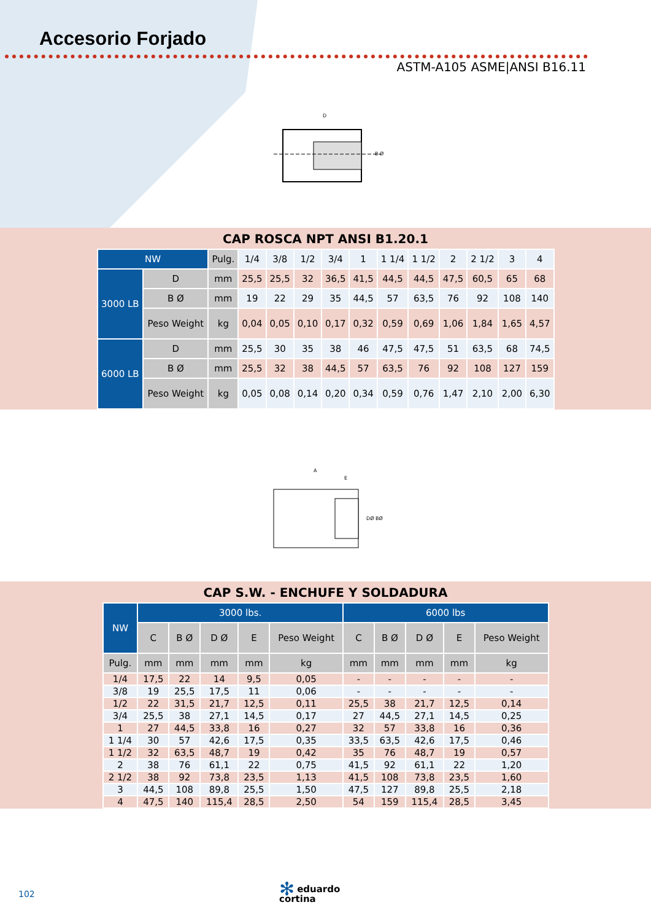Accesorio Forjado
ASTM-A105 ASME|ANSI B16.11
D
B Ø
CAP ROSCA NPT ANSI B1.20.1
| NW | | Pulg. | 1/4 | 3/8 | 1/2 | 3/4 | 1 | 1 1/4 | 1 1/2 | 2 | 2 1/2 | 3 | 4 |
| 3000 LB | D | mm | 25,5 | 25,5 | 32 | 36,5 | 41,5 | 44,5 | 44,5 | 47,5 | 60,5 | 65 | 68 |
| | B Ø | mm | 19 | 22 | 29 | 35 | 44,5 | 57 | 63,5 | 76 | 92 | 108 | 140 |
| | Peso Weight | kg | 0,04 | 0,05 | 0,10 | 0,17 | 0,32 | 0,59 | 0,69 | 1,06 | 1,84 | 1,65 | 4,57 |
| 6000 LB | D | mm | 25,5 | 30 | 35 | 38 | 46 | 47,5 | 47,5 | 51 | 63,5 | 68 | 74,5 |
| | B Ø | mm | 25,5 | 32 | 38 | 44,5 | 57 | 63,5 | 76 | 92 | 108 | 127 | 159 |
| | Peso Weight | kg | 0,05 | 0,08 | 0,14 | 0,20 | 0,34 | 0,59 | 0,76 | 1,47 | 2,10 | 2,00 | 6,30 |
A
E
DØ BØ
CAP S.W. - ENCHUFE Y SOLDADURA
| NW | 3000 lbs. | | | | | 6000 lbs | | | | |
| --- | --- | --- | --- | --- | --- | --- | --- | --- | --- | --- |
| | C | B Ø | D Ø | E | Peso Weight | C | B Ø | D Ø | E | Peso Weight |
| Pulg. | mm | mm | mm | mm | kg | mm | mm | mm | mm | kg |
| 1/4 | 17,5 | 22 | 14 | 9,5 | 0,05 | - | - | - | - | - |
| 3/8 | 19 | 25,5 | 17,5 | 11 | 0,06 | - | - | - | - | - |
| 1/2 | 22 | 31,5 | 21,7 | 12,5 | 0,11 | 25,5 | 38 | 21,7 | 12,5 | 0,14 |
| 3/4 | 25,5 | 38 | 27,1 | 14,5 | 0,17 | 27 | 44,5 | 27,1 | 14,5 | 0,25 |
| 1 | 27 | 44,5 | 33,8 | 16 | 0,27 | 32 | 57 | 33,8 | 16 | 0,36 |
| 1 1/4 | 30 | 57 | 42,6 | 17,5 | 0,35 | 33,5 | 63,5 | 42,6 | 17,5 | 0,46 |
| 1 1/2 | 32 | 63,5 | 48,7 | 19 | 0,42 | 35 | 76 | 48,7 | 19 | 0,57 |
| 2 | 38 | 76 | 61,1 | 22 | 0,75 | 41,5 | 92 | 61,1 | 22 | 1,20 |
| 2 1/2 | 38 | 92 | 73,8 | 23,5 | 1,13 | 41,5 | 108 | 73,8 | 23,5 | 1,60 |
| 3 | 44,5 | 108 | 89,8 | 25,5 | 1,50 | 47,5 | 127 | 89,8 | 25,5 | 2,18 |
| 4 | 47,5 | 140 | 115,4 | 28,5 | 2,50 | 54 | 159 | 115,4 | 28,5 | 3,45 |
102
✻ eduardo
cortina